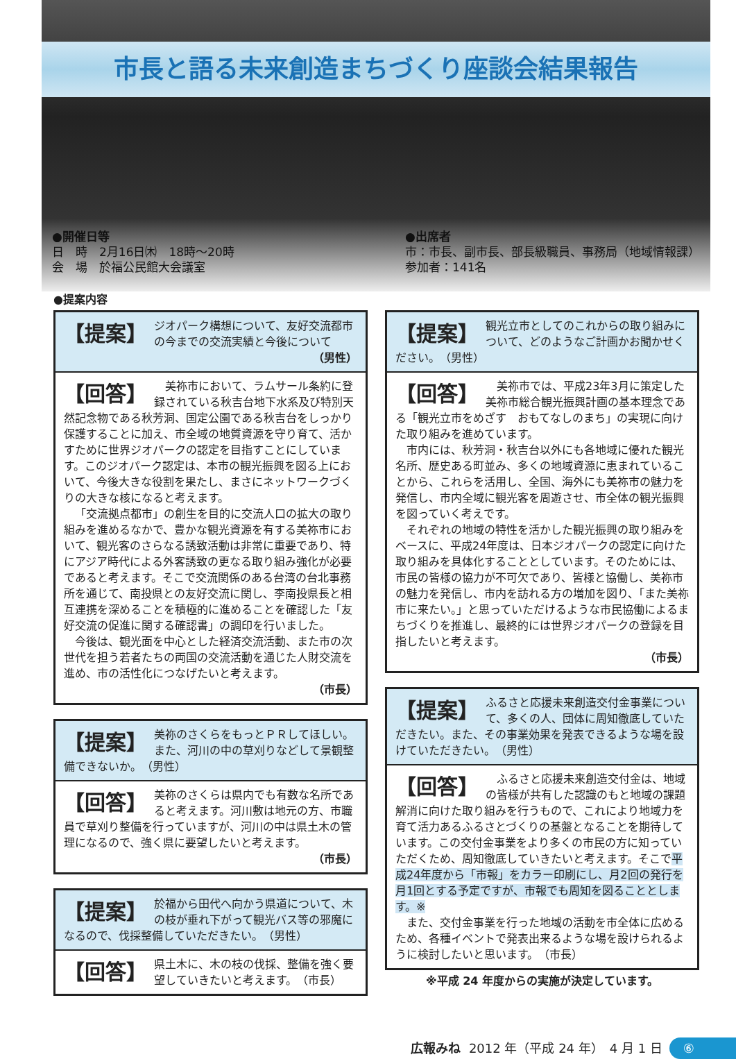市長と語る未来創造まちづくり座談会結果報告
●開催日等
日　時　2月16日㈭　18時～20時
会　場　於福公民館大会議室
●出席者
市：市長、副市長、部長級職員、事務局（地域情報課）
参加者：141名
●提案内容
【提案】 ジオパーク構想について、友好交流都市の今までの交流実績と今後について
（男性）
【回答】
美祢市において、ラムサール条約に登録されている秋吉台地下水系及び特別天然記念物である秋芳洞、国定公園である秋吉台をしっかり保護することに加え、市全域の地質資源を守り育て、活かすために世界ジオパークの認定を目指すことにしています。このジオパーク認定は、本市の観光振興を図る上において、今後大きな役割を果たし、まさにネットワークづくりの大きな核になると考えます。
「交流拠点都市」の創生を目的に交流人口の拡大の取り組みを進めるなかで、豊かな観光資源を有する美祢市において、観光客のさらなる誘致活動は非常に重要であり、特にアジア時代による外客誘致の更なる取り組み強化が必要であると考えます。そこで交流関係のある台湾の台北事務所を通じて、南投県との友好交流に関し、李南投県長と相互連携を深めることを積極的に進めることを確認した「友好交流の促進に関する確認書」の調印を行いました。
今後は、観光面を中心とした経済交流活動、また市の次世代を担う若者たちの両国の交流活動を通じた人財交流を進め、市の活性化につなげたいと考えます。
（市長）
【提案】 美祢のさくらをもっとＰＲしてほしい。また、河川の中の草刈りなどして景観整備できないか。　（男性）
【回答】 美祢のさくらは県内でも有数な名所であると考えます。河川敷は地元の方、市職員で草刈り整備を行っていますが、河川の中は県土木の管理になるので、強く県に要望したいと考えます。
（市長）
【提案】 於福から田代へ向かう県道について、木の枝が垂れ下がって観光バス等の邪魔になるので、伐採整備していただきたい。　（男性）
【回答】 県土木に、木の枝の伐採、整備を強く要望していきたいと考えます。　（市長）
【提案】 観光立市としてのこれからの取り組みについて、どのようなご計画かお聞かせください。　（男性）
【回答】
美祢市では、平成23年3月に策定した美祢市総合観光振興計画の基本理念である「観光立市をめざす　おもてなしのまち」の実現に向けた取り組みを進めています。
市内には、秋芳洞・秋吉台以外にも各地域に優れた観光名所、歴史ある町並み、多くの地域資源に恵まれていることから、これらを活用し、全国、海外にも美祢市の魅力を発信し、市内全域に観光客を周遊させ、市全体の観光振興を図っていく考えです。
それぞれの地域の特性を活かした観光振興の取り組みをベースに、平成24年度は、日本ジオパークの認定に向けた取り組みを具体化することとしています。そのためには、市民の皆様の協力が不可欠であり、皆様と協働し、美祢市の魅力を発信し、市内を訪れる方の増加を図り、「また美祢市に来たい。」と思っていただけるような市民協働によるまちづくりを推進し、最終的には世界ジオパークの登録を目指したいと考えます。
（市長）
【提案】 ふるさと応援未来創造交付金事業について、多くの人、団体に周知徹底していただきたい。また、その事業効果を発表できるような場を設けていただきたい。　（男性）
【回答】
ふるさと応援未来創造交付金は、地域の皆様が共有した認識のもと地域の課題解消に向けた取り組みを行うもので、これにより地域力を育て活力あるふるさとづくりの基盤となることを期待しています。この交付金事業をより多くの市民の方に知っていただくため、周知徹底していきたいと考えます。そこで平成24年度から「市報」をカラー印刷にし、月2回の発行を月1回とする予定ですが、市報でも周知を図ることとします。※
また、交付金事業を行った地域の活動を市全体に広めるため、各種イベントで発表出来るような場を設けられるように検討したいと思います。　（市長）
※平成 24 年度からの実施が決定しています。
広報みね 2012 年（平成 24 年）　4 月 1 日 ⑥